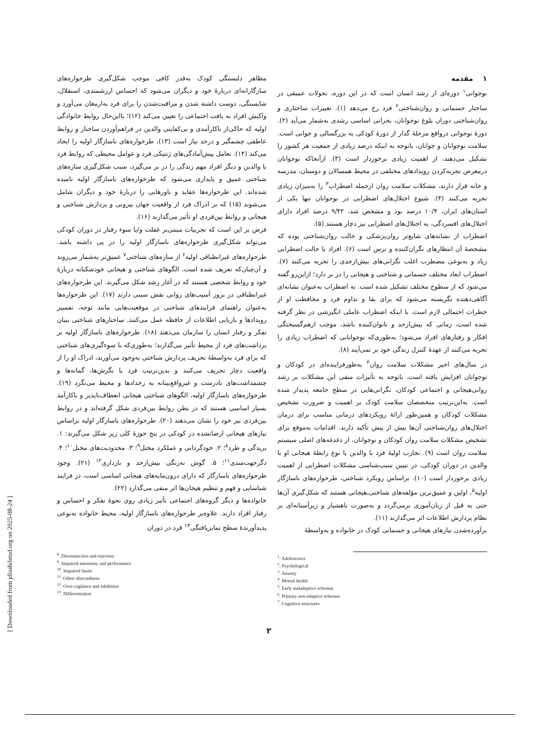۱ مقدمه
نوجوانی<sup>۱</sup> دوره‌ای از رشد انسان است که در این دوره، تحولات عمیقی در ساختار جسمانی و روان‌شناختی<sup>۲</sup> فرد رخ می‌دهد (۱). تغییرات ساختاری و روان‌شناختی دوران بلوغ نوجوانان، بحرانی اساسی رشدی به‌شمار می‌آید (۲). دورهٔ نوجوانی درواقع مرحلهٔ گذار از دورهٔ کودکی به بزرگسالی و جوانی است. سلامت نوجوانان و جوانان، باتوجه به اینکه درصد زیادی از جمعیت هر کشور را تشکیل می‌دهند، از اهمیت زیادی برخوردار است (۳). ازآنجاکه نوجوانان درمعرض تجربه‌کردن رویدادهای مختلفی در محیط همسالان و دوستان، مدرسه و خانه قرار دارند، مشکلات سلامت روان ازجمله اضطراب<sup>۳</sup> را به‌میزان زیادی تجربه می‌کنند (۴). شیوع اختلال‌های اضطرابی در نوجوانان تنها یکی از استان‌های ایران، ۱۰/۴ درصد بود و مشخص شد، ۹/۴۲ درصد افراد دارای اختلال‌های افسردگی، به اختلال‌های اضطرابی نیز دچار هستند (۵).
اضطراب از نشانه‌های شایع‌تر روان‌پزشکی و حالت روان‌شناختی بوده که مشخصهٔ آن انتظارهای نگران‌کننده و ترس است (۶). افراد با حالت اضطرابی زیاد و به‌نوعی مضطرب اغلب نگرانی‌های بیش‌ازحدی را تجربه می‌کنند (۷). اضطراب ابعاد مختلف جسمانی و شناختی و هیجانی را در بر دارد؛ ازاین‌رو گفته می‌شود که از سطوح مختلف تشکیل شده است. به اضطراب به‌عنوان نشانه‌ای آگاهی‌دهنده نگریسته می‌شود که برای بقا و تداوم فرد و محافظت او از خطرات احتمالی لازم است. با اینکه اضطراب عاملی انگیزشی در نظر گرفته شده است، زمانی که بیش‌ازحد و ناتوان‌کننده باشد، موجب ازهم‌گسیختگی افکار و رفتارهای افراد می‌شود؛ به‌طوری‌که نوجوانانی که اضطراب زیادی را تجربه می‌کنند از عهدهٔ کنترل زندگی خود بر نمی‌آیند (۸).
در سال‌های اخیر مشکلات سلامت روان<sup>۴</sup> به‌طورفزاینده‌ای در کودکان و نوجوانان افزایش یافته است. باتوجه به تأثیرات منفی این مشکلات بر رشد روانی‌هیجانی و اجتماعی کودکان، نگرانی‌هایی در سطح جامعه پدیدار شده است. به‌این‌ترتیب متخصصان سلامت کودک بر اهمیت و ضرورت تشخیص مشکلات کودکان و همین‌طور ارائهٔ رویکردهای درمانی مناسب برای درمان اختلال‌های روان‌شناختی آن‌ها بیش از پیش تأکید دارند. اقدامات به‌موقع برای تشخیص مشکلات سلامت روان کودکان و نوجوانان، از دغدغه‌های اصلی سیستم سلامت روان است (۹). تجارب اولیهٔ فرد با والدین یا نوع رابطهٔ هیجانی او با والدین در دوران کودکی، در تبیین سبب‌شناسی مشکلات اضطرابی از اهمیت زیادی برخوردار است (۱۰). براساس رویکرد شناختی، طرحواره‌های ناسازگار اولیه<sup>۵</sup>، اولین و عمیق‌ترین مؤلفه‌های شناختی‌ـ‌هیجانی هستند که شکل‌گیری آن‌ها حتی به قبل از زبان‌آموزی برمی‌گردد و به‌صورت ناهشیار و زیرآستانه‌ای بر نظام پردازش اطلاعات اثر می‌گذارند (۱۱).
برآورده‌شدن نیازهای هیجانی و جسمانی کودک در خانواده و به‌واسطهٔ
<sup>1</sup>. Adolescence
<sup>2</sup>. Psychological
<sup>3</sup>. Anxiety
<sup>4</sup>. Mental health
<sup>5</sup>. Early maladaptive schemas
<sup>6</sup>. Primary non-adaptive schemas
<sup>7</sup>. Cognitive structures
مظاهر دلبستگی کودک به‌قدر کافی موجب شکل‌گیری طرحواره‌های سازگارانه‌ای دربارهٔ خود و دیگران می‌شود که احساس ارزشمندی، استقلال، شایستگی، دوست داشته شدن و مراقبت‌شدن را برای فرد به‌ارمغان می‌آورد و واکنش افراد به بافت اجتماعی را تعیین می‌کند (۱۲)؛ بااین‌حال روابط خانوادگی اولیه که حاکی‌از ناکارآمدی و بی‌کفایتی والدین در فراهم‌آوردن ساختار و روابط عاطفی چشمگیر و درحد نیاز است (۱۳)، طرحواره‌های ناسازگار اولیه را ایجاد می‌کند (۱۴). تعامل پیش‌آمادگی‌های ژنتیکی فرد و عوامل محیطی که روابط فرد با والدین و دیگر افراد مهم زندگی را در بر می‌گیرد، سبب شکل‌گیری سازه‌های شناختی عمیق و پایداری می‌شود که طرحواره‌های ناسازگار اولیه نامیده شده‌اند. این طرحواره‌ها عقاید و باورهایی را دربارهٔ خود و دیگران شامل می‌شوند (۱۵) که بر ادراک فرد از واقعیت جهان بیرونی و پردازش شناختی و هیجانی و روابط بین‌فردی او تأثیر می‌گذارند (۱۶).
فرض بر این است که تجربیات مبتنی‌بر غفلت و/یا سوء رفتار در دوران کودکی می‌تواند شکل‌گیری طرحواره‌های ناسازگار اولیه را در پی داشته باشد. طرحواره‌های غیرانطباقی اولیه<sup>۶</sup> از سازه‌های شناختی<sup>۷</sup> عمیق‌تر به‌شمار می‌روند و آن‌چنان‌که تعریف شده است، الگوهای شناختی و هیجانی خودشکنانه دربارهٔ خود و روابط شخصی هستند که در آغاز رشد شکل می‌گیرند. این طرحواره‌های غیرانطباقی در بروز آسیب‌های روانی نقش سببی دارند (۱۷). این طرحواره‌ها به‌عنوان راهنمای فرایندهای شناختی در موقعیت‌هایی مانند توجه، تفسیر رویدادها و بازیابی اطلاعات از حافظه عمل می‌کنند. ساختارهای شناختی بنیان تفکر و رفتار انسان را سازمان می‌دهند (۱۸). طرحواره‌های ناسازگار اولیه بر برداشت‌های فرد از محیط تأثیر می‌گذارند؛ به‌طوری‌که با سوءگیری‌های شناختی که برای فرد به‌واسطهٔ تحریف پردازش شناختی به‌وجود می‌آورند، ادراک او را از واقعیت دچار تحریف می‌کنند و بدین‌ترتیب فرد با نگرش‌ها، گمانه‌ها و چشمداشت‌های نادرست و غیرواقع‌بینانه به رخدادها و محیط می‌نگرد (۱۹). طرحواره‌های ناسازگار اولیه، الگوهای شناختی هیجانی انعطاف‌ناپذیر و ناکارآمد بسیار اساسی هستند که در بطن روابط بین‌فردی شکل گرفته‌اند و در روابط بین‌فردی نیز خود را نشان می‌دهند (۲۰). طرحواره‌های ناسازگار اولیه براساس نیازهای هیجانی ارضانشده در کودکی در پنج حوزهٔ کلی زیر شکل می‌گیرند: ۱. بریدگی و طرد<sup>۸</sup>؛ ۲. خودگردانی و عملکرد مختل<sup>۹</sup>؛ ۳. محدودیت‌های مختل<sup>۱۰</sup>؛ ۴. دگرجهت‌مندی<sup>۱۱</sup>؛ ۵. گوش به‌زنگی بیش‌ازحد و بازداری<sup>۱۲</sup> (۲۱). وجود طرحواره‌های ناسازگار که دارای درون‌مایه‌های هیجانی اساسی است، در فرایند شناسایی و فهم و تنظیم هیجان‌ها اثر منفی می‌گذارد (۲۲).
خانواده‌ها و دیگر گروه‌های اجتماعی تأثیر زیادی روی نحوهٔ تفکر و احساس و رفتار افراد دارند. علاوه‌بر طرحواره‌های ناسازگار اولیه، محیط خانواده به‌نوعی پدیدآورندهٔ سطح تمایزیافتگی<sup>۱۳</sup> فرد در دوران
<sup>8</sup>. Disconnection and rejection
<sup>9</sup>. Impaired autonomy and performance
<sup>10</sup>. Impaired limits
<sup>11</sup>. Other/ directedness
<sup>12</sup>. Over-vigilance and inhibition
<sup>13</sup>. Differentiation
[ Downloaded from jdisabilstud.org on 2025-08-24 ]
۲